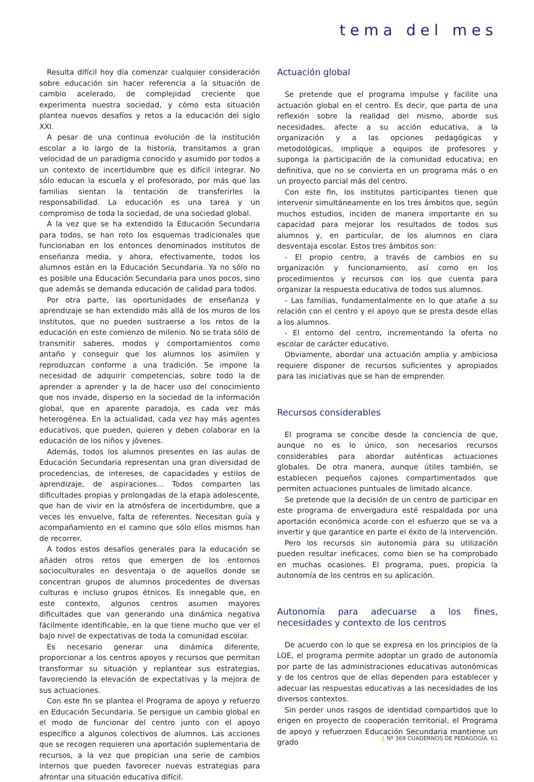tema del mes
Resulta difícil hoy día comenzar cualquier consideración sobre educación sin hacer referencia a la situación de cambio acelerado, de complejidad creciente que experimenta nuestra sociedad, y cómo esta situación plantea nuevos desafíos y retos a la educación del siglo XXI.
A pesar de una continua evolución de la institución escolar a lo largo de la historia, transitamos a gran velocidad de un paradigma conocido y asumido por todos a un contexto de incertidumbre que es difícil integrar. No sólo educan la escuela y el profesorado, por más que las familias sientan la tentación de transferirles la responsabilidad. La educación es una tarea y un compromiso de toda la sociedad, de una sociedad global.
A la vez que se ha extendido la Educación Secundaria para todos, se han roto los esquemas tradicionales que funcionaban en los entonces denominados institutos de enseñanza media, y ahora, efectivamente, todos los alumnos están en la Educación Secundaria. Ya no sólo no es posible una Educación Secundaria para unos pocos, sino que además se demanda educación de calidad para todos.
Por otra parte, las oportunidades de enseñanza y aprendizaje se han extendido más allá de los muros de los institutos, que no pueden sustraerse a los retos de la educación en este comienzo de milenio. No se trata sólo de transmitir saberes, modos y comportamientos como antaño y conseguir que los alumnos los asimilen y reproduzcan conforme a una tradición. Se impone la necesidad de adquirir competencias, sobre todo la de aprender a aprender y la de hacer uso del conocimiento que nos invade, disperso en la sociedad de la información global, que en aparente paradoja, es cada vez más heterogénea. En la actualidad, cada vez hay más agentes educativos, que pueden, quieren y deben colaborar en la educación de los niños y jóvenes.
Además, todos los alumnos presentes en las aulas de Educación Secundaria representan una gran diversidad de procedencias, de intereses, de capacidades y estilos de aprendizaje, de aspiraciones... Todos comparten las dificultades propias y prolongadas de la etapa adolescente, que han de vivir en la atmósfera de incertidumbre, que a veces les envuelve, falta de referentes. Necesitan guía y acompañamiento en el camino que sólo ellos mismos han de recorrer.
A todos estos desafíos generales para la educación se añaden otros retos que emergen de los entornos socioculturales en desventaja o de aquellos donde se concentran grupos de alumnos procedentes de diversas culturas e incluso grupos étnicos. Es innegable que, en este contexto, algunos centros asumen mayores dificultades que van generando una dinámica negativa fácilmente identificable, en la que tiene mucho que ver el bajo nivel de expectativas de toda la comunidad escolar.
Es necesario generar una dinámica diferente, proporcionar a los centros apoyos y recursos que permitan transformar su situación y replantear sus estrategias, favoreciendo la elevación de expectativas y la mejora de sus actuaciones.
Con este fin se plantea el Programa de apoyo y refuerzo en Educación Secundaria. Se persigue un cambio global en el modo de funcionar del centro junto con el apoyo específico a algunos colectivos de alumnos. Las acciones que se recogen requieren una aportación suplementaria de recursos, a la vez que propician una serie de cambios internos que pueden favorecer nuevas estrategias para afrontar una situación educativa difícil.
Actuación global
Se pretende que el programa impulse y facilite una actuación global en el centro. Es decir, que parta de una reflexión sobre la realidad del mismo, aborde sus necesidades, afecte a su acción educativa, a la organización y a las opciones pedagógicas y metodológicas, implique a equipos de profesores y suponga la participación de la comunidad educativa; en definitiva, que no se convierta en un programa más o en un proyecto parcial más del centro.
Con este fin, los institutos participantes tienen que intervenir simultáneamente en los tres ámbitos que, según muchos estudios, inciden de manera importante en su capacidad para mejorar los resultados de todos sus alumnos y, en particular, de los alumnos en clara desventaja escolar. Estos tres ámbitos son:
- El propio centro, a través de cambios en su organización y funcionamiento, así como en los procedimientos y recursos con los que cuenta para organizar la respuesta educativa de todos sus alumnos.
- Las familias, fundamentalmente en lo que atañe a su relación con el centro y el apoyo que se presta desde ellas a los alumnos.
- El entorno del centro, incrementando la oferta no escolar de carácter educativo.
Obviamente, abordar una actuación amplia y ambiciosa requiere disponer de recursos suficientes y apropiados para las iniciativas que se han de emprender.
Recursos considerables
El programa se concibe desde la conciencia de que, aunque no es lo único, son necesarios recursos considerables para abordar auténticas actuaciones globales. De otra manera, aunque útiles también, se establecen pequeños cajones compartimentados que permiten actuaciones puntuales de limitado alcance.
Se pretende que la decisión de un centro de participar en este programa de envergadura esté respaldada por una aportación económica acorde con el esfuerzo que se va a invertir y que garantice en parte el éxito de la intervención.
Pero los recursos sin autonomía para su utilización pueden resultar ineficaces, como bien se ha comprobado en muchas ocasiones. El programa, pues, propicia la autonomía de los centros en su aplicación.
Autonomía para adecuarse a los fines, necesidades y contexto de los centros
De acuerdo con lo que se expresa en los principios de la LOE, el programa permite adoptar un grado de autonomía por parte de las administraciones educativas autonómicas y de los centros que de ellas dependen para establecer y adecuar las respuestas educativas a las necesidades de los diversos contextos.
Sin perder unos rasgos de identidad compartidos que lo erigen en proyecto de cooperación territorial, el Programa de apoyo y refuerzoen Educación Secundaria mantiene un grado
{ Nº 369 CUADERNOS DE PEDAGOGÍA. 61